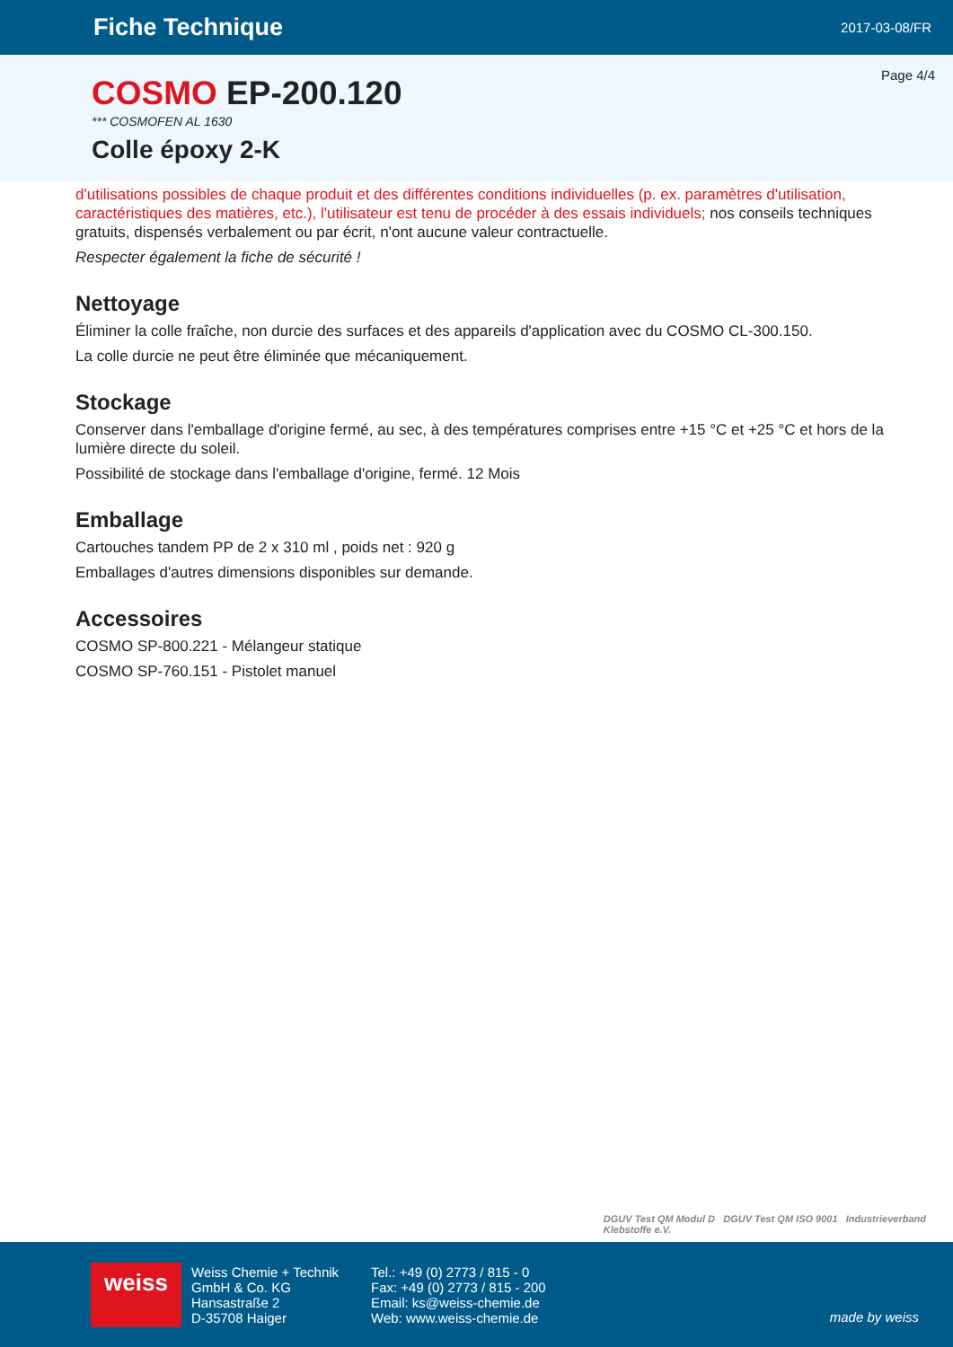Fiche Technique
2017-03-08/FR
Page 4/4
COSMO EP-200.120
*** COSMOFEN AL 1630
Colle époxy 2-K
d'utilisations possibles de chaque produit et des différentes conditions individuelles (p. ex. paramètres d'utilisation, caractéristiques des matières, etc.), l'utilisateur est tenu de procéder à des essais individuels; nos conseils techniques gratuits, dispensés verbalement ou par écrit, n'ont aucune valeur contractuelle.
Respecter également la fiche de sécurité !
Nettoyage
Éliminer la colle fraîche, non durcie des surfaces et des appareils d'application avec du COSMO CL-300.150.
La colle durcie ne peut être éliminée que mécaniquement.
Stockage
Conserver dans l'emballage d'origine fermé, au sec, à des températures comprises entre +15 °C et +25 °C et hors de la lumière directe du soleil.
Possibilité de stockage dans l'emballage d'origine, fermé. 12 Mois
Emballage
Cartouches tandem PP de 2 x 310 ml , poids net : 920 g
Emballages d'autres dimensions disponibles sur demande.
Accessoires
COSMO SP-800.221 - Mélangeur statique
COSMO SP-760.151 - Pistolet manuel
DGUV Test QM Modul D DGUV Test QM ISO 9001 Industrieverband
Klebstoffe e.V.
weiss
Weiss Chemie + Technik
GmbH & Co. KG
Hansastraße 2
D-35708 Haiger
Tel.: +49 (0) 2773 / 815 - 0
Fax: +49 (0) 2773 / 815 - 200
Email: ks@weiss-chemie.de
Web: www.weiss-chemie.de
made by weiss